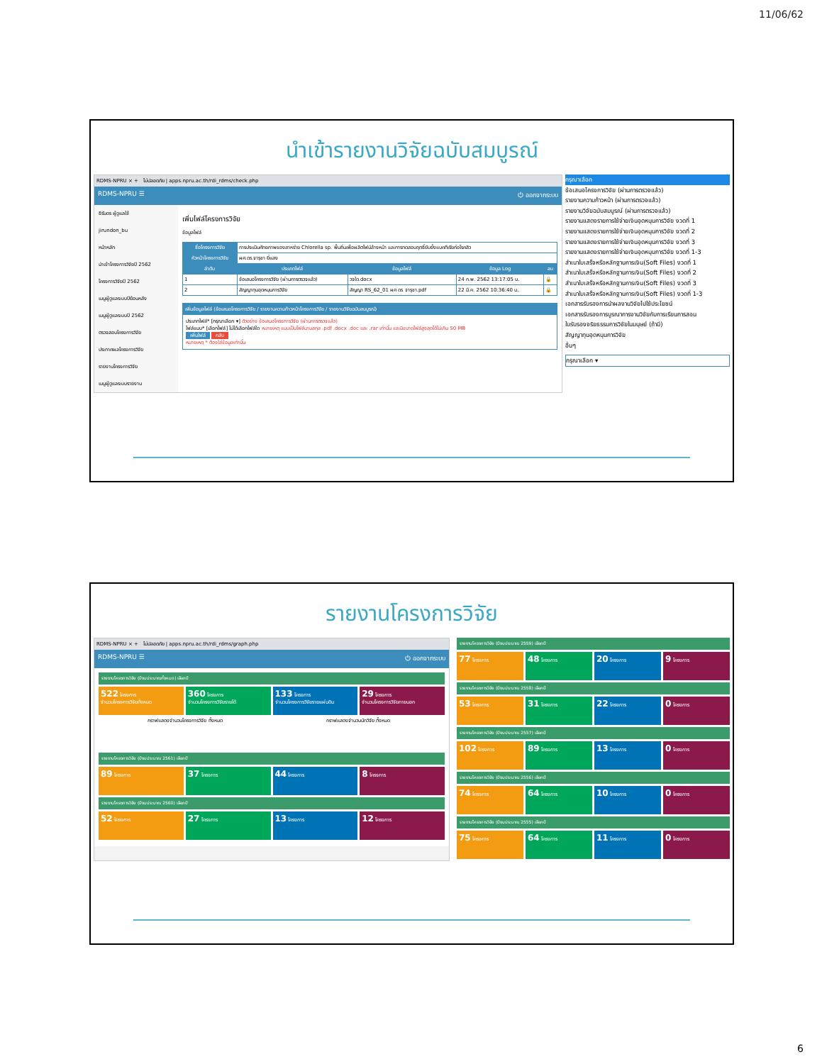11/06/62
นำเข้ารายงานวิจัยฉบับสมบูรณ์
RDMS-NPRU × + ไม่ปลอดภัย | apps.npru.ac.th/rdi_rdms/check.php
RDMS-NPRU ☰ ⏻ ออกจากระบบ
ธีรันดร ผู้ดูแลใช้
jirundon_bu
หน้าหลัก
นำเข้าโครงการวิจัยปี 2562
โครงการวิจัยปี 2562
เมนูผู้ดูแลระบบปีย้อนหลัง
เมนูผู้ดูแลระบบปี 2562
ตรวจสอบโครงการวิจัย
ประกาศผลโครงการวิจัย
รายงานโครงการวิจัย
เมนูผู้ดูแลระบบรายงาน
เพิ่มไฟล์โครงการวิจัย
ข้อมูลไฟล์
| ชื่อโครงการวิจัย | การประเมินศักยภาพของสาหร่าย Chlorella sp. พื้นถิ่นเพื่อผลิตไฟม์ล้างหน้า และการทดสอบฤทธิ์ยับยั้งแบคทีเรียก่อโรคสิว | | | |
| หัวหน้าโครงการวิจัย | ผศ.ดร.จารุชา ยี่แสง | | | |
| ลำดับ | ประเภทไฟล์ | ข้อมูลไฟล์ | ข้อมูล Log | ลบ |
| 1 | ข้อเสนอโครงการวิจัย (ผ่านการตรวจแล้ว) | วจใด.docx | 24 ก.พ. 2562 13:17:05 น. | 🔒 |
| 2 | สัญญาทุนอุดหนุนการวิจัย | สัญญา RS_62_01 ผศ ดร จารุชา.pdf | 22 มี.ค. 2562 10:36:40 น. | 🔒 |
เพิ่มข้อมูลไฟล์ (ข้อเสนอโครงการวิจัย / รายงานความก้าวหน้าโครงการวิจัย / รายงานวิจัยฉบับสมบูรณ์)
ประเภทไฟล์* [กรุณาเลือก ▾] ตัวอย่าง ข้อเสนอโครงการวิจัย (ผ่านการตรวจแล้ว)
ไฟล์แนบ* [เลือกไฟล์] ไม่ได้เลือกไฟล์ใด หมายเหตุ แนบเป็นไฟล์นามสกุล .pdf .docx .doc และ .rar เท่านั้น และมีขนาดไฟล์สูงสุดได้ไม่เกิน 50 MB
เพิ่มไฟล์ กลับ
หมายเหตุ * ต้องใส่ข้อมูลเท่านั้น
กรุณาเลือก
ข้อเสนอโครงการวิจัย (ผ่านการตรวจแล้ว)
รายงานความก้าวหน้า (ผ่านการตรวจแล้ว)
รายงานวิจัยฉบับสมบูรณ์ (ผ่านการตรวจแล้ว)
รายงานแสดงรายการใช้จ่ายเงินอุดหนุนการวิจัย งวดที่ 1
รายงานแสดงรายการใช้จ่ายเงินอุดหนุนการวิจัย งวดที่ 2
รายงานแสดงรายการใช้จ่ายเงินอุดหนุนการวิจัย งวดที่ 3
รายงานแสดงรายการใช้จ่ายเงินอุดหนุนการวิจัย งวดที่ 1-3
สำเนาใบเสร็จหรือหลักฐานการเงิน(Soft Files) งวดที่ 1
สำเนาใบเสร็จหรือหลักฐานการเงิน(Soft Files) งวดที่ 2
สำเนาใบเสร็จหรือหลักฐานการเงิน(Soft Files) งวดที่ 3
สำเนาใบเสร็จหรือหลักฐานการเงิน(Soft Files) งวดที่ 1-3
เอกสารรับรองการนำผลงานวิจัยไปใช้ประโยชน์
เอกสารรับรองการบูรณาการงานวิจัยกับการเรียนการสอน
ใบรับรองจริยธรรมการวิจัยในมนุษย์ (ถ้ามี)
สัญญาทุนอุดหนุนการวิจัย
อื่นๆ
กรุณาเลือก ▾
รายงานโครงการวิจัย
RDMS-NPRU × + ไม่ปลอดภัย | apps.npru.ac.th/rdi_rdms/graph.php
RDMS-NPRU ☰ ⏻ ออกจากระบบ
รายงานโครงการวิจัย (ปีงบประมาณทั้งหมด) เลือกปี
522 โครงการ
จำนวนโครงการวิจัยทั้งหมด
360 โครงการ
จำนวนโครงการวิจัยรายได้
133 โครงการ
จำนวนโครงการวิจัยรายแผ่นดิน
29 โครงการ
จำนวนโครงการวิจัยภายนอก
กราฟแสดงจำนวนโครงการวิจัย ทั้งหมด
กราฟแสดงจำนวนนักวิจัย ทั้งหมด
รายงานโครงการวิจัย (ปีงบประมาณ 2561) เลือกปี
89 โครงการ
37 โครงการ
44 โครงการ
8 โครงการ
รายงานโครงการวิจัย (ปีงบประมาณ 2560) เลือกปี
52 โครงการ
27 โครงการ
13 โครงการ
12 โครงการ
รายงานโครงการวิจัย (ปีงบประมาณ 2559) เลือกปี
77 โครงการ
48 โครงการ
20 โครงการ
9 โครงการ
รายงานโครงการวิจัย (ปีงบประมาณ 2558) เลือกปี
53 โครงการ
31 โครงการ
22 โครงการ
0 โครงการ
รายงานโครงการวิจัย (ปีงบประมาณ 2557) เลือกปี
102 โครงการ
89 โครงการ
13 โครงการ
0 โครงการ
รายงานโครงการวิจัย (ปีงบประมาณ 2556) เลือกปี
74 โครงการ
64 โครงการ
10 โครงการ
0 โครงการ
รายงานโครงการวิจัย (ปีงบประมาณ 2555) เลือกปี
75 โครงการ
64 โครงการ
11 โครงการ
0 โครงการ
6